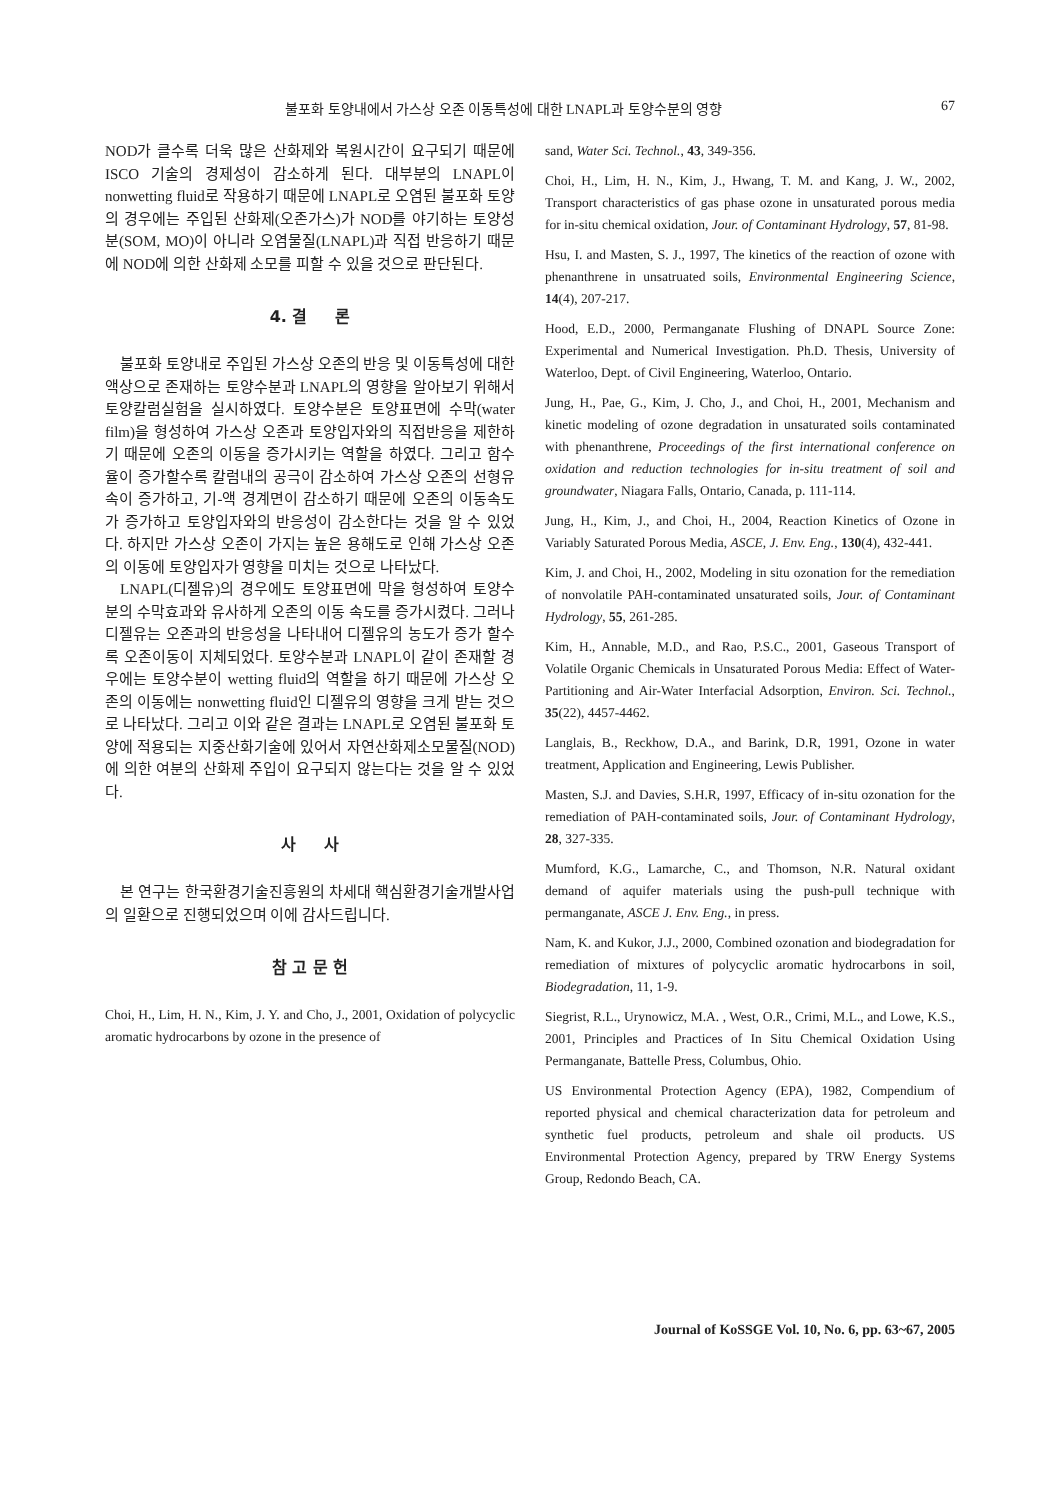불포화 토양내에서 가스상 오존 이동특성에 대한 LNAPL과 토양수분의 영향 67
NOD가 클수록 더욱 많은 산화제와 복원시간이 요구되기 때문에 ISCO 기술의 경제성이 감소하게 된다. 대부분의 LNAPL이 nonwetting fluid로 작용하기 때문에 LNAPL로 오염된 불포화 토양의 경우에는 주입된 산화제(오존가스)가 NOD를 야기하는 토양성분(SOM, MO)이 아니라 오염물질(LNAPL)과 직접 반응하기 때문에 NOD에 의한 산화제 소모를 피할 수 있을 것으로 판단된다.
4. 결 론
불포화 토양내로 주입된 가스상 오존의 반응 및 이동특성에 대한 액상으로 존재하는 토양수분과 LNAPL의 영향을 알아보기 위해서 토양칼럼실험을 실시하였다. 토양수분은 토양표면에 수막(water film)을 형성하여 가스상 오존과 토양입자와의 직접반응을 제한하기 때문에 오존의 이동을 증가시키는 역할을 하였다. 그리고 함수율이 증가할수록 칼럼내의 공극이 감소하여 가스상 오존의 선형유속이 증가하고, 기-액 경계면이 감소하기 때문에 오존의 이동속도가 증가하고 토양입자와의 반응성이 감소한다는 것을 알 수 있었다. 하지만 가스상 오존이 가지는 높은 용해도로 인해 가스상 오존의 이동에 토양입자가 영향을 미치는 것으로 나타났다.
LNAPL(디젤유)의 경우에도 토양표면에 막을 형성하여 토양수분의 수막효과와 유사하게 오존의 이동 속도를 증가시켰다. 그러나 디젤유는 오존과의 반응성을 나타내어 디젤유의 농도가 증가 할수록 오존이동이 지체되었다. 토양수분과 LNAPL이 같이 존재할 경우에는 토양수분이 wetting fluid의 역할을 하기 때문에 가스상 오존의 이동에는 nonwetting fluid인 디젤유의 영향을 크게 받는 것으로 나타났다. 그리고 이와 같은 결과는 LNAPL로 오염된 불포화 토양에 적용되는 지중산화기술에 있어서 자연산화제소모물질(NOD)에 의한 여분의 산화제 주입이 요구되지 않는다는 것을 알 수 있었다.
사 사
본 연구는 한국환경기술진흥원의 차세대 핵심환경기술개발사업의 일환으로 진행되었으며 이에 감사드립니다.
참 고 문 헌
Choi, H., Lim, H. N., Kim, J. Y. and Cho, J., 2001, Oxidation of polycyclic aromatic hydrocarbons by ozone in the presence of
sand, Water Sci. Technol., 43, 349-356.
Choi, H., Lim, H. N., Kim, J., Hwang, T. M. and Kang, J. W., 2002, Transport characteristics of gas phase ozone in unsaturated porous media for in-situ chemical oxidation, Jour. of Contaminant Hydrology, 57, 81-98.
Hsu, I. and Masten, S. J., 1997, The kinetics of the reaction of ozone with phenanthrene in unsatruated soils, Environmental Engineering Science, 14(4), 207-217.
Hood, E.D., 2000, Permanganate Flushing of DNAPL Source Zone: Experimental and Numerical Investigation. Ph.D. Thesis, University of Waterloo, Dept. of Civil Engineering, Waterloo, Ontario.
Jung, H., Pae, G., Kim, J. Cho, J., and Choi, H., 2001, Mechanism and kinetic modeling of ozone degradation in unsaturated soils contaminated with phenanthrene, Proceedings of the first international conference on oxidation and reduction technologies for in-situ treatment of soil and groundwater, Niagara Falls, Ontario, Canada, p. 111-114.
Jung, H., Kim, J., and Choi, H., 2004, Reaction Kinetics of Ozone in Variably Saturated Porous Media, ASCE, J. Env. Eng., 130(4), 432-441.
Kim, J. and Choi, H., 2002, Modeling in situ ozonation for the remediation of nonvolatile PAH-contaminated unsaturated soils, Jour. of Contaminant Hydrology, 55, 261-285.
Kim, H., Annable, M.D., and Rao, P.S.C., 2001, Gaseous Transport of Volatile Organic Chemicals in Unsaturated Porous Media: Effect of Water-Partitioning and Air-Water Interfacial Adsorption, Environ. Sci. Technol., 35(22), 4457-4462.
Langlais, B., Reckhow, D.A., and Barink, D.R, 1991, Ozone in water treatment, Application and Engineering, Lewis Publisher.
Masten, S.J. and Davies, S.H.R, 1997, Efficacy of in-situ ozonation for the remediation of PAH-contaminated soils, Jour. of Contaminant Hydrology, 28, 327-335.
Mumford, K.G., Lamarche, C., and Thomson, N.R. Natural oxidant demand of aquifer materials using the push-pull technique with permanganate, ASCE J. Env. Eng., in press.
Nam, K. and Kukor, J.J., 2000, Combined ozonation and biodegradation for remediation of mixtures of polycyclic aromatic hydrocarbons in soil, Biodegradation, 11, 1-9.
Siegrist, R.L., Urynowicz, M.A. , West, O.R., Crimi, M.L., and Lowe, K.S., 2001, Principles and Practices of In Situ Chemical Oxidation Using Permanganate, Battelle Press, Columbus, Ohio.
US Environmental Protection Agency (EPA), 1982, Compendium of reported physical and chemical characterization data for petroleum and synthetic fuel products, petroleum and shale oil products. US Environmental Protection Agency, prepared by TRW Energy Systems Group, Redondo Beach, CA.
Journal of KoSSGE Vol. 10, No. 6, pp. 63~67, 2005